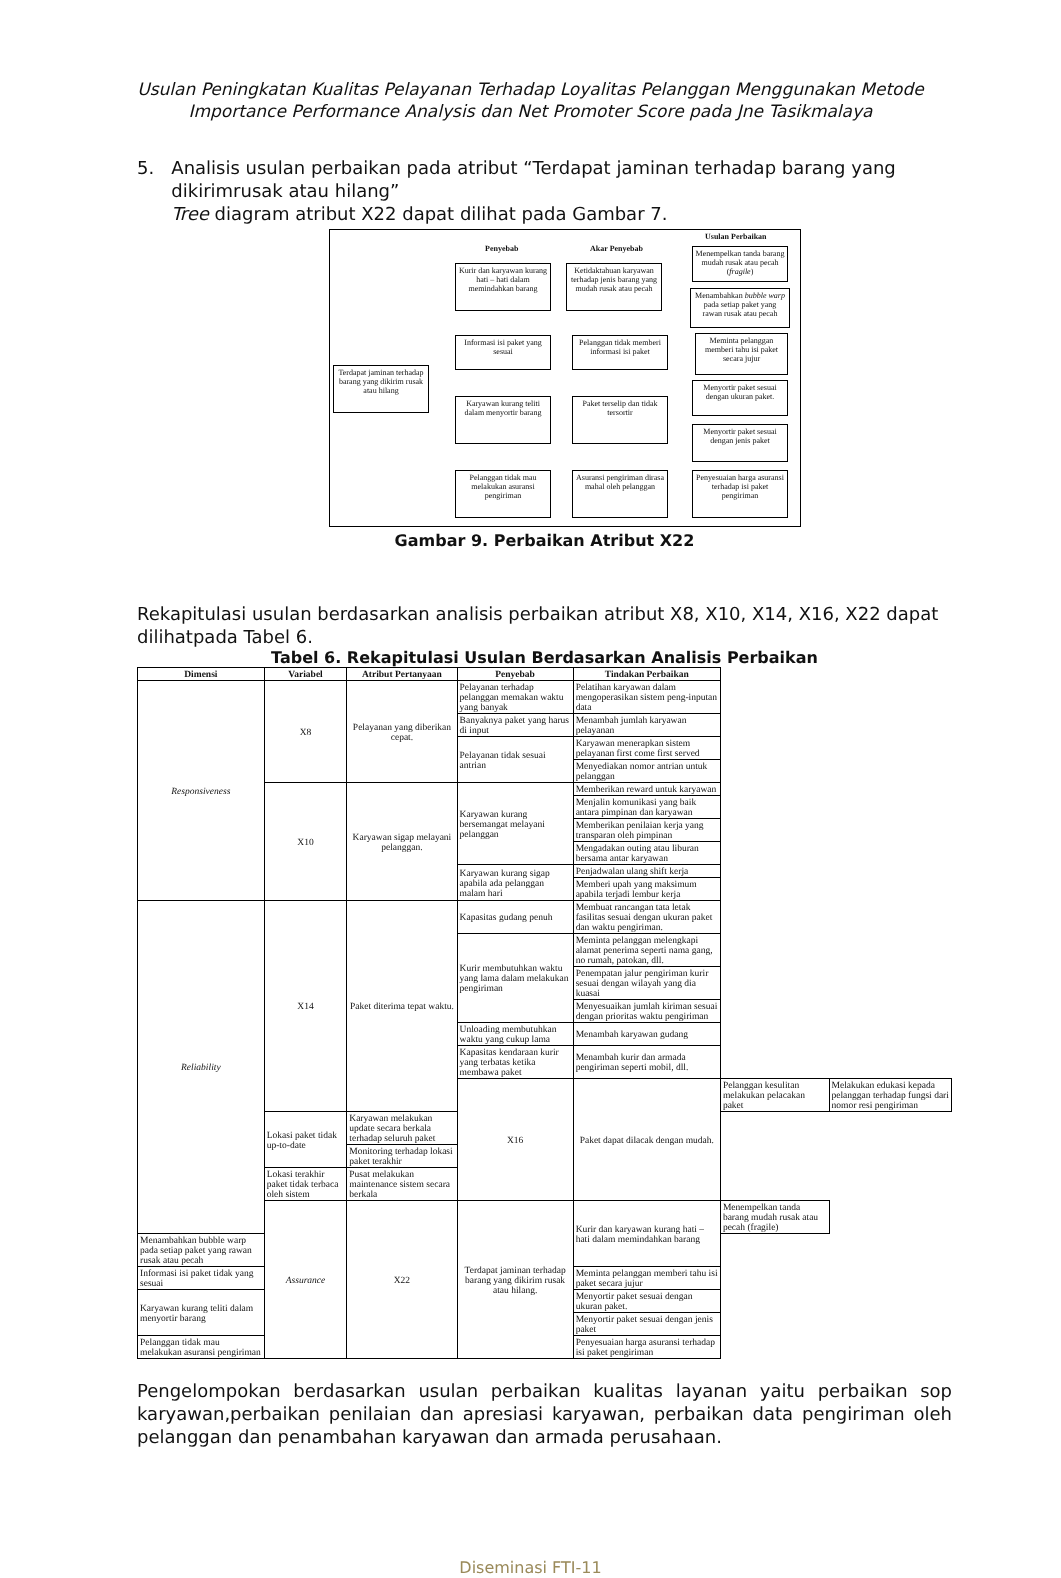Usulan Peningkatan Kualitas Pelayanan Terhadap Loyalitas Pelanggan Menggunakan Metode
Importance Performance Analysis dan Net Promoter Score pada Jne Tasikmalaya
5. Analisis usulan perbaikan pada atribut “Terdapat jaminan terhadap barang yang
dikirimrusak atau hilang”
Tree diagram atribut X22 dapat dilihat pada Gambar 7.
Penyebab Akar Penyebab
Usulan Perbaikan
Terdapat jaminan terhadap barang yang dikirim rusak atau hilang
Kurir dan karyawan kurang hati – hati dalam memindahkan barang
Informasi isi paket yang sesuai
Karyawan kurang teliti dalam menyortir barang
Pelanggan tidak mau melakukan asuransi pengiriman
Ketidaktahuan karyawan terhadap jenis barang yang mudah rusak atau pecah
Pelanggan tidak memberi informasi isi paket
Paket terselip dan tidak tersortir
Asuransi pengiriman dirasa mahal oleh pelanggan
Menempelkan tanda barang mudah rusak atau pecah (fragile)
Menambahkan bubble warp pada setiap paket yang rawan rusak atau pecah
Meminta pelanggan memberi tahu isi paket secara jujur
Menyortir paket sesuai dengan ukuran paket.
Menyortir paket sesuai dengan jenis paket
Penyesuaian harga asuransi terhadap isi paket pengiriman
Gambar 9. Perbaikan Atribut X22
Rekapitulasi usulan berdasarkan analisis perbaikan atribut X8, X10, X14, X16, X22 dapat dilihatpada Tabel 6.
Tabel 6. Rekapitulasi Usulan Berdasarkan Analisis Perbaikan
| Dimensi | Variabel | Atribut Pertanyaan | Penyebab | Tindakan Perbaikan | | |
| --- | --- | --- | --- | --- | --- | --- |
| Responsiveness | X8 | Pelayanan yang diberikan cepat. | Pelayanan terhadap pelanggan memakan waktu yang banyak | Pelatihan karyawan dalam mengoperasikan sistem peng-inputan data | | |
| | | | Banyaknya paket yang harus di input | Menambah jumlah karyawan pelayanan | | |
| | | | Pelayanan tidak sesuai antrian | Karyawan menerapkan sistem pelayanan first come first served | | |
| | | | | Menyediakan nomor antrian untuk pelanggan | | |
| | X10 | Karyawan sigap melayani pelanggan. | Karyawan kurang bersemangat melayani pelanggan | Memberikan reward untuk karyawan | | |
| | | | | Menjalin komunikasi yang baik antara pimpinan dan karyawan | | |
| | | | | Memberikan penilaian kerja yang transparan oleh pimpinan | | |
| | | | | Mengadakan outing atau liburan bersama antar karyawan | | |
| | | | Karyawan kurang sigap apabila ada pelanggan malam hari | Penjadwalan ulang shift kerja | | |
| | | | | Memberi upah yang maksimum apabila terjadi lembur kerja | | |
| Reliability | X14 | Paket diterima tepat waktu. | Kapasitas gudang penuh | Membuat rancangan tata letak fasilitas sesuai dengan ukuran paket dan waktu pengiriman. | | |
| | | | Kurir membutuhkan waktu yang lama dalam melakukan pengiriman | Meminta pelanggan melengkapi alamat penerima seperti nama gang, no rumah, patokan, dll. | | |
| | | | | Penempatan jalur pengiriman kurir sesuai dengan wilayah yang dia kuasai | | |
| | | | | Menyesuaikan jumlah kiriman sesuai dengan prioritas waktu pengiriman | | |
| | | | Unloading membutuhkan waktu yang cukup lama | Menambah karyawan gudang | | |
| | | | Kapasitas kendaraan kurir yang terbatas ketika membawa paket | Menambah kurir dan armada pengiriman seperti mobil, dll. | | |
| | | | X16 | Paket dapat dilacak dengan mudah. | Pelanggan kesulitan melakukan pelacakan paket | Melakukan edukasi kepada pelanggan terhadap fungsi dari nomor resi pengiriman |
| | Lokasi paket tidak up-to-date | Karyawan melakukan update secara berkala terhadap seluruh paket | | | | |
| | | Monitoring terhadap lokasi paket terakhir | | | | |
| | Lokasi terakhir paket tidak terbaca oleh sistem | Pusat melakukan maintenance sistem secara berkala | | | | |
| | Assurance | X22 | Terdapat jaminan terhadap barang yang dikirim rusak atau hilang. | Kurir dan karyawan kurang hati – hati dalam memindahkan barang | Menempelkan tanda barang mudah rusak atau pecah (fragile) | |
| Menambahkan bubble warp pada setiap paket yang rawan rusak atau pecah | | | | | | |
| Informasi isi paket tidak yang sesuai | | | | Meminta pelanggan memberi tahu isi paket secara jujur | | |
| Karyawan kurang teliti dalam menyortir barang | | | | Menyortir paket sesuai dengan ukuran paket. | | |
| | | | | Menyortir paket sesuai dengan jenis paket | | |
| Pelanggan tidak mau melakukan asuransi pengiriman | | | | Penyesuaian harga asuransi terhadap isi paket pengiriman | | |
Pengelompokan berdasarkan usulan perbaikan kualitas layanan yaitu perbaikan sop karyawan,perbaikan penilaian dan apresiasi karyawan, perbaikan data pengiriman oleh pelanggan dan penambahan karyawan dan armada perusahaan.
Diseminasi FTI-11